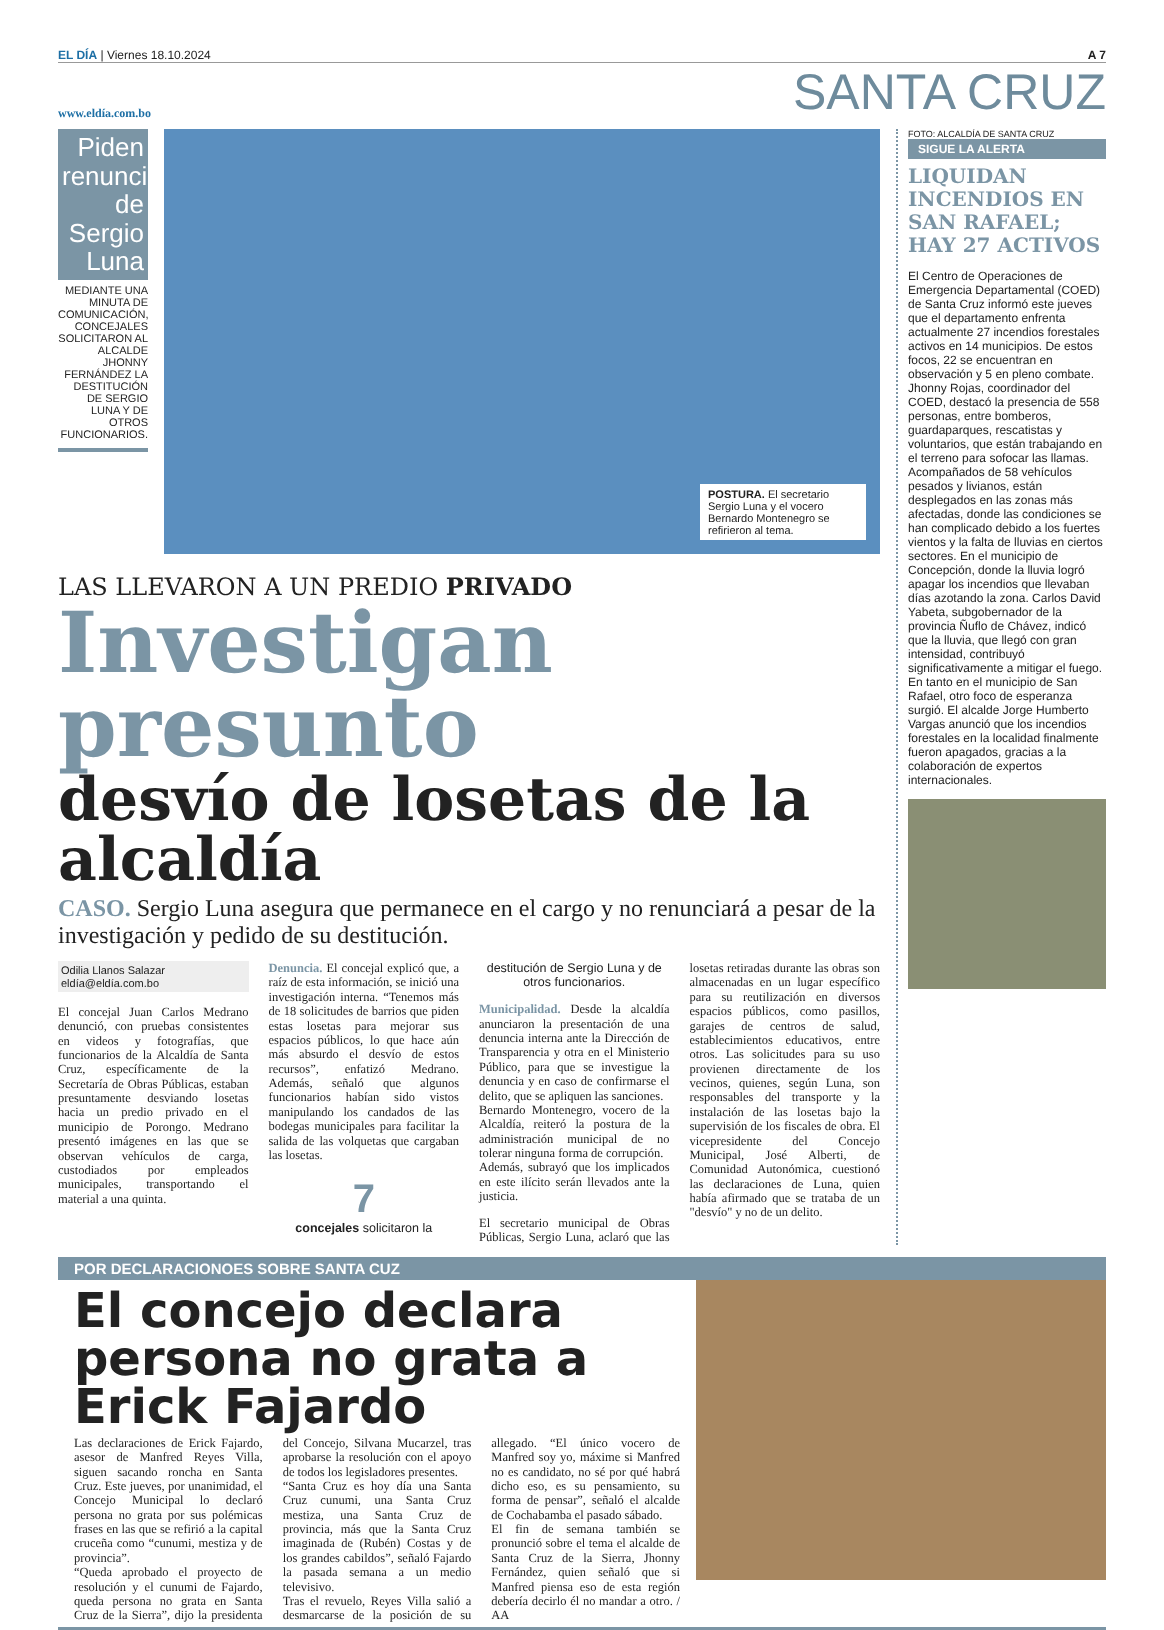EL DÍA | Viernes 18.10.2024 A 7
www.eldía.com.bo SANTA CRUZ
Piden renuncia de Sergio Luna
MEDIANTE UNA MINUTA DE COMUNICACIÓN, CONCEJALES SOLICITARON AL ALCALDE JHONNY FERNÁNDEZ LA DESTITUCIÓN DE SERGIO LUNA Y DE OTROS FUNCIONARIOS.
POSTURA. El secretario Sergio Luna y el vocero Bernardo Montenegro se refirieron al tema.
LAS LLEVARON A UN PREDIO PRIVADO
Investigan presunto
desvío de losetas de la alcaldía
CASO. Sergio Luna asegura que permanece en el cargo y no renunciará a pesar de la investigación y pedido de su destitución.
Odilia Llanos Salazar
eldía@eldía.com.bo
El concejal Juan Carlos Medrano denunció, con pruebas consistentes en videos y fotografías, que funcionarios de la Alcaldía de Santa Cruz, específicamente de la Secretaría de Obras Públicas, estaban presuntamente desviando losetas hacia un predio privado en el municipio de Porongo. Medrano presentó imágenes en las que se observan vehículos de carga, custodiados por empleados municipales, transportando el material a una quinta.
Denuncia. El concejal explicó que, a raíz de esta información, se inició una investigación interna. “Tenemos más de 18 solicitudes de barrios que piden estas losetas para mejorar sus espacios públicos, lo que hace aún más absurdo el desvío de estos recursos”, enfatizó Medrano. Además, señaló que algunos funcionarios habían sido vistos manipulando los candados de las bodegas municipales para facilitar la salida de las volquetas que cargaban las losetas.
7
concejales solicitaron la destitución de Sergio Luna y de otros funcionarios.
Municipalidad. Desde la alcaldía anunciaron la presentación de una denuncia interna ante la Dirección de Transparencia y otra en el Ministerio Público, para que se investigue la denuncia y en caso de confirmarse el delito, que se apliquen las sanciones.
Bernardo Montenegro, vocero de la Alcaldía, reiteró la postura de la administración municipal de no tolerar ninguna forma de corrupción.
Además, subrayó que los implicados en este ilícito serán llevados ante la justicia.
El secretario municipal de Obras Públicas, Sergio Luna, aclaró que las losetas retiradas durante las obras son almacenadas en un lugar específico para su reutilización en diversos espacios públicos, como pasillos, garajes de centros de salud, establecimientos educativos, entre otros. Las solicitudes para su uso provienen directamente de los vecinos, quienes, según Luna, son responsables del transporte y la instalación de las losetas bajo la supervisión de los fiscales de obra. El vicepresidente del Concejo Municipal, José Alberti, de Comunidad Autonómica, cuestionó las declaraciones de Luna, quien había afirmado que se trataba de un "desvío" y no de un delito.
FOTO: ALCALDÍA DE SANTA CRUZ
SIGUE LA ALERTA
LIQUIDAN INCENDIOS EN SAN RAFAEL; HAY 27 ACTIVOS
El Centro de Operaciones de Emergencia Departamental (COED) de Santa Cruz informó este jueves que el departamento enfrenta actualmente 27 incendios forestales activos en 14 municipios. De estos focos, 22 se encuentran en observación y 5 en pleno combate.
Jhonny Rojas, coordinador del COED, destacó la presencia de 558 personas, entre bomberos, guardaparques, rescatistas y voluntarios, que están trabajando en el terreno para sofocar las llamas. Acompañados de 58 vehículos pesados y livianos, están desplegados en las zonas más afectadas, donde las condiciones se han complicado debido a los fuertes vientos y la falta de lluvias en ciertos sectores. En el municipio de Concepción, donde la lluvia logró apagar los incendios que llevaban días azotando la zona. Carlos David Yabeta, subgobernador de la provincia Ñuflo de Chávez, indicó que la lluvia, que llegó con gran intensidad, contribuyó significativamente a mitigar el fuego. En tanto en el municipio de San Rafael, otro foco de esperanza surgió. El alcalde Jorge Humberto Vargas anunció que los incendios forestales en la localidad finalmente fueron apagados, gracias a la colaboración de expertos internacionales.
POR DECLARACIONOES SOBRE SANTA CUZ
El concejo declara persona no grata a Erick Fajardo
Las declaraciones de Erick Fajardo, asesor de Manfred Reyes Villa, siguen sacando roncha en Santa Cruz. Este jueves, por unanimidad, el Concejo Municipal lo declaró persona no grata por sus polémicas frases en las que se refirió a la capital cruceña como “cunumi, mestiza y de provincia”.
“Queda aprobado el proyecto de resolución y el cunumi de Fajardo, queda persona no grata en Santa Cruz de la Sierra”, dijo la presidenta del Concejo, Silvana Mucarzel, tras aprobarse la resolución con el apoyo de todos los legisladores presentes.
“Santa Cruz es hoy día una Santa Cruz cunumi, una Santa Cruz mestiza, una Santa Cruz de provincia, más que la Santa Cruz imaginada de (Rubén) Costas y de los grandes cabildos”, señaló Fajardo la pasada semana a un medio televisivo.
Tras el revuelo, Reyes Villa salió a desmarcarse de la posición de su allegado. “El único vocero de Manfred soy yo, máxime si Manfred no es candidato, no sé por qué habrá dicho eso, es su pensamiento, su forma de pensar”, señaló el alcalde de Cochabamba el pasado sábado.
El fin de semana también se pronunció sobre el tema el alcalde de Santa Cruz de la Sierra, Jhonny Fernández, quien señaló que si Manfred piensa eso de esta región debería decirlo él no mandar a otro. / AA